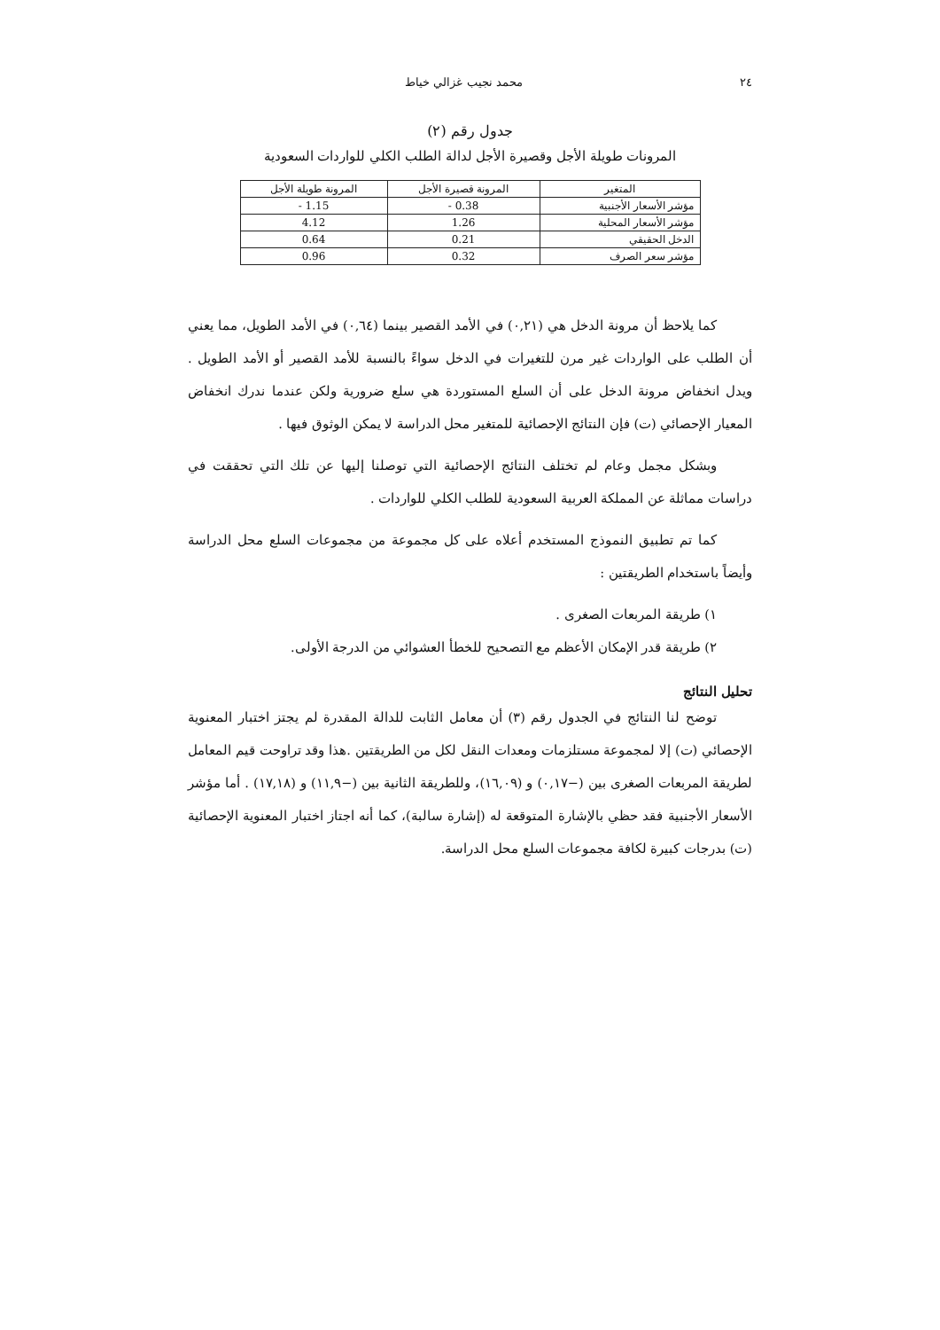٢٤ محمد نجيب غزالي خياط
جدول رقم (٢)
المرونات طويلة الأجل وقصيرة الأجل لدالة الطلب الكلي للواردات السعودية
| المتغير | المرونة قصيرة الأجل | المرونة طويلة الأجل |
| --- | --- | --- |
| مؤشر الأسعار الأجنبية | - 0.38 | - 1.15 |
| مؤشر الأسعار المحلية | 1.26 | 4.12 |
| الدخل الحقيقي | 0.21 | 0.64 |
| مؤشر سعر الصرف | 0.32 | 0.96 |
كما يلاحظ أن مرونة الدخل هي (٠,٢١) في الأمد القصير بينما (٠,٦٤) في الأمد الطويل، مما يعني أن الطلب على الواردات غير مرن للتغيرات في الدخل سواءً بالنسبة للأمد القصير أو الأمد الطويل . ويدل انخفاض مرونة الدخل على أن السلع المستوردة هي سلع ضرورية ولكن عندما ندرك انخفاض المعيار الإحصائي (ت) فإن النتائج الإحصائية للمتغير محل الدراسة لا يمكن الوثوق فيها .
وبشكل مجمل وعام لم تختلف النتائج الإحصائية التي توصلنا إليها عن تلك التي تحققت في دراسات مماثلة عن المملكة العربية السعودية للطلب الكلي للواردات .
كما تم تطبيق النموذج المستخدم أعلاه على كل مجموعة من مجموعات السلع محل الدراسة وأيضاً باستخدام الطريقتين :
١) طريقة المربعات الصغرى .
٢) طريقة قدر الإمكان الأعظم مع التصحيح للخطأ العشوائي من الدرجة الأولى.
تحليل النتائج
توضح لنا النتائج في الجدول رقم (٣) أن معامل الثابت للدالة المقدرة لم يجتز اختبار المعنوية الإحصائي (ت) إلا لمجموعة مستلزمات ومعدات النقل لكل من الطريقتين .هذا وقد تراوحت قيم المعامل لطريقة المربعات الصغرى بين (−٠,١٧) و (١٦,٠٩)، وللطريقة الثانية بين (−١١,٩) و (١٧,١٨) . أما مؤشر الأسعار الأجنبية فقد حظي بالإشارة المتوقعة له (إشارة سالبة)، كما أنه اجتاز اختبار المعنوية الإحصائية (ت) بدرجات كبيرة لكافة مجموعات السلع محل الدراسة.